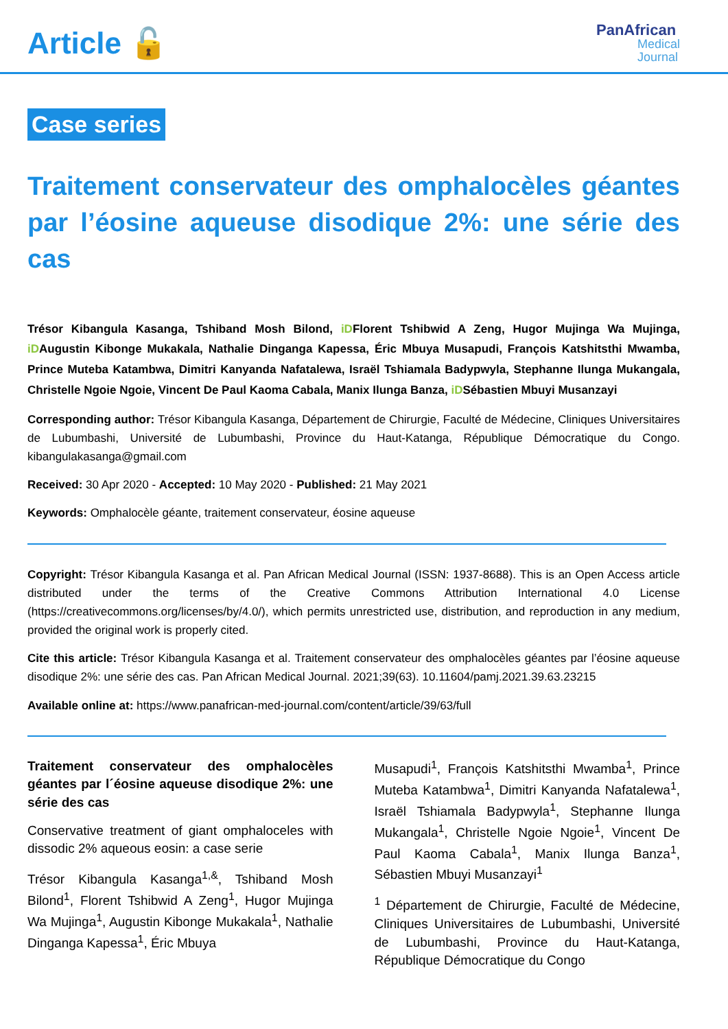Article 🔓
PanAfrican
Medical
Journal
Case series
Traitement conservateur des omphalocèles géantes par l’éosine aqueuse disodique 2%: une série des cas
Trésor Kibangula Kasanga, Tshiband Mosh Bilond, iDFlorent Tshibwid A Zeng, Hugor Mujinga Wa Mujinga, iDAugustin Kibonge Mukakala, Nathalie Dinganga Kapessa, Éric Mbuya Musapudi, François Katshitsthi Mwamba, Prince Muteba Katambwa, Dimitri Kanyanda Nafatalewa, Israël Tshiamala Badypwyla, Stephanne Ilunga Mukangala, Christelle Ngoie Ngoie, Vincent De Paul Kaoma Cabala, Manix Ilunga Banza, iDSébastien Mbuyi Musanzayi
Corresponding author: Trésor Kibangula Kasanga, Département de Chirurgie, Faculté de Médecine, Cliniques Universitaires de Lubumbashi, Université de Lubumbashi, Province du Haut-Katanga, République Démocratique du Congo. kibangulakasanga@gmail.com
Received: 30 Apr 2020 - Accepted: 10 May 2020 - Published: 21 May 2021
Keywords: Omphalocèle géante, traitement conservateur, éosine aqueuse
Copyright: Trésor Kibangula Kasanga et al. Pan African Medical Journal (ISSN: 1937-8688). This is an Open Access article distributed under the terms of the Creative Commons Attribution International 4.0 License (https://creativecommons.org/licenses/by/4.0/), which permits unrestricted use, distribution, and reproduction in any medium, provided the original work is properly cited.
Cite this article: Trésor Kibangula Kasanga et al. Traitement conservateur des omphalocèles géantes par l’éosine aqueuse disodique 2%: une série des cas. Pan African Medical Journal. 2021;39(63). 10.11604/pamj.2021.39.63.23215
Available online at: https://www.panafrican-med-journal.com/content/article/39/63/full
Traitement conservateur des omphalocèles géantes par l´éosine aqueuse disodique 2%: une série des cas
Conservative treatment of giant omphaloceles with dissodic 2% aqueous eosin: a case serie
Trésor Kibangula Kasanga<sup>1,&</sup>, Tshiband Mosh Bilond<sup>1</sup>, Florent Tshibwid A Zeng<sup>1</sup>, Hugor Mujinga Wa Mujinga<sup>1</sup>, Augustin Kibonge Mukakala<sup>1</sup>, Nathalie Dinganga Kapessa<sup>1</sup>, Éric Mbuya
Musapudi<sup>1</sup>, François Katshitsthi Mwamba<sup>1</sup>, Prince Muteba Katambwa<sup>1</sup>, Dimitri Kanyanda Nafatalewa<sup>1</sup>, Israël Tshiamala Badypwyla<sup>1</sup>, Stephanne Ilunga Mukangala<sup>1</sup>, Christelle Ngoie Ngoie<sup>1</sup>, Vincent De Paul Kaoma Cabala<sup>1</sup>, Manix Ilunga Banza<sup>1</sup>, Sébastien Mbuyi Musanzayi<sup>1</sup>
<sup>1</sup> Département de Chirurgie, Faculté de Médecine, Cliniques Universitaires de Lubumbashi, Université de Lubumbashi, Province du Haut-Katanga, République Démocratique du Congo